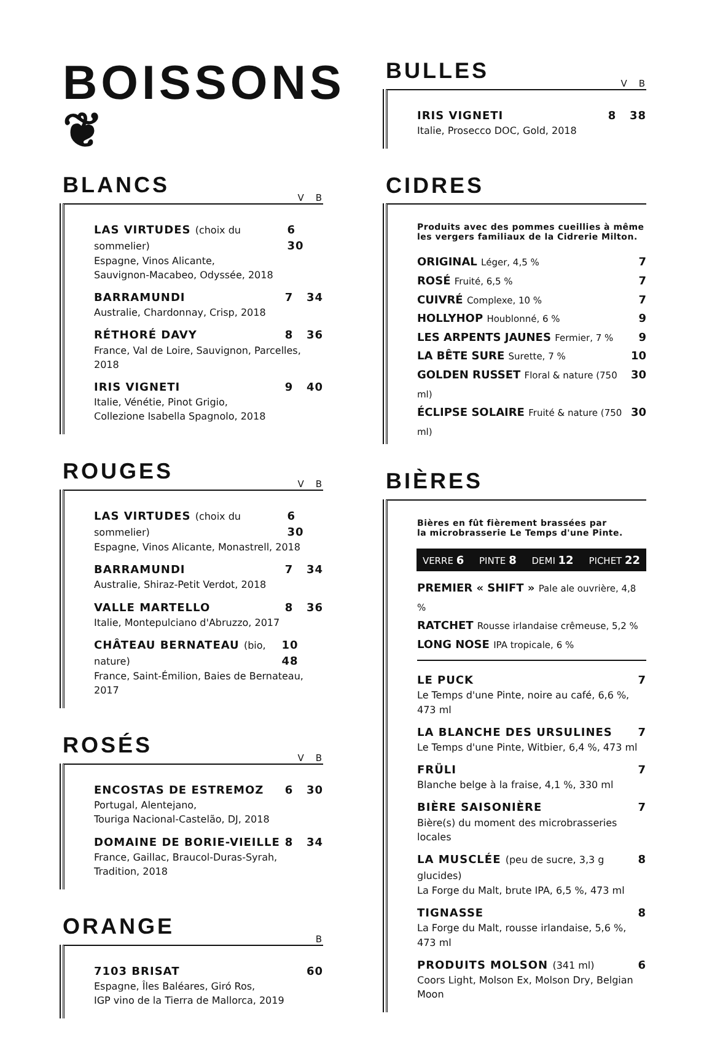BOISSONS ❦
BLANCS
V B
LAS VIRTUDES (choix du sommelier) 6 30
Espagne, Vinos Alicante,
Sauvignon-Macabeo, Odyssée, 2018
BARRAMUNDI 7 34
Australie, Chardonnay, Crisp, 2018
RÉTHORÉ DAVY 8 36
France, Val de Loire, Sauvignon, Parcelles, 2018
IRIS VIGNETI 9 40
Italie, Vénétie, Pinot Grigio,
Collezione Isabella Spagnolo, 2018
ROUGES
V B
LAS VIRTUDES (choix du sommelier) 6 30
Espagne, Vinos Alicante, Monastrell, 2018
BARRAMUNDI 7 34
Australie, Shiraz-Petit Verdot, 2018
VALLE MARTELLO 8 36
Italie, Montepulciano d'Abruzzo, 2017
CHÂTEAU BERNATEAU (bio, nature) 10 48
France, Saint-Émilion, Baies de Bernateau, 2017
ROSÉS
V B
ENCOSTAS DE ESTREMOZ 6 30
Portugal, Alentejano,
Touriga Nacional-Castelão, DJ, 2018
DOMAINE DE BORIE-VIEILLE 8 34
France, Gaillac, Braucol-Duras-Syrah,
Tradition, 2018
ORANGE
B
7103 BRISAT 60
Espagne, Îles Baléares, Giró Ros,
IGP vino de la Tierra de Mallorca, 2019
BULLES
V B
IRIS VIGNETI 8 38
Italie, Prosecco DOC, Gold, 2018
CIDRES
Produits avec des pommes cueillies à même
les vergers familiaux de la Cidrerie Milton.
ORIGINAL Léger, 4,5 % 7
ROSÉ Fruité, 6,5 % 7
CUIVRÉ Complexe, 10 % 7
HOLLYHOP Houblonné, 6 % 9
LES ARPENTS JAUNES Fermier, 7 % 9
LA BÊTE SURE Surette, 7 % 10
GOLDEN RUSSET Floral & nature (750 ml) 30
ÉCLIPSE SOLAIRE Fruité & nature (750 ml) 30
BIÈRES
Bières en fût fièrement brassées par
la microbrasserie Le Temps d'une Pinte.
VERRE 6 PINTE 8 DEMI 12 PICHET 22
PREMIER « SHIFT » Pale ale ouvrière, 4,8 %
RATCHET Rousse irlandaise crêmeuse, 5,2 %
LONG NOSE IPA tropicale, 6 %
LE PUCK 7
Le Temps d'une Pinte, noire au café, 6,6 %, 473 ml
LA BLANCHE DES URSULINES 7
Le Temps d'une Pinte, Witbier, 6,4 %, 473 ml
FRÜLI 7
Blanche belge à la fraise, 4,1 %, 330 ml
BIÈRE SAISONIÈRE 7
Bière(s) du moment des microbrasseries locales
LA MUSCLÉE (peu de sucre, 3,3 g glucides) 8
La Forge du Malt, brute IPA, 6,5 %, 473 ml
TIGNASSE 8
La Forge du Malt, rousse irlandaise, 5,6 %, 473 ml
PRODUITS MOLSON (341 ml) 6
Coors Light, Molson Ex, Molson Dry, Belgian Moon